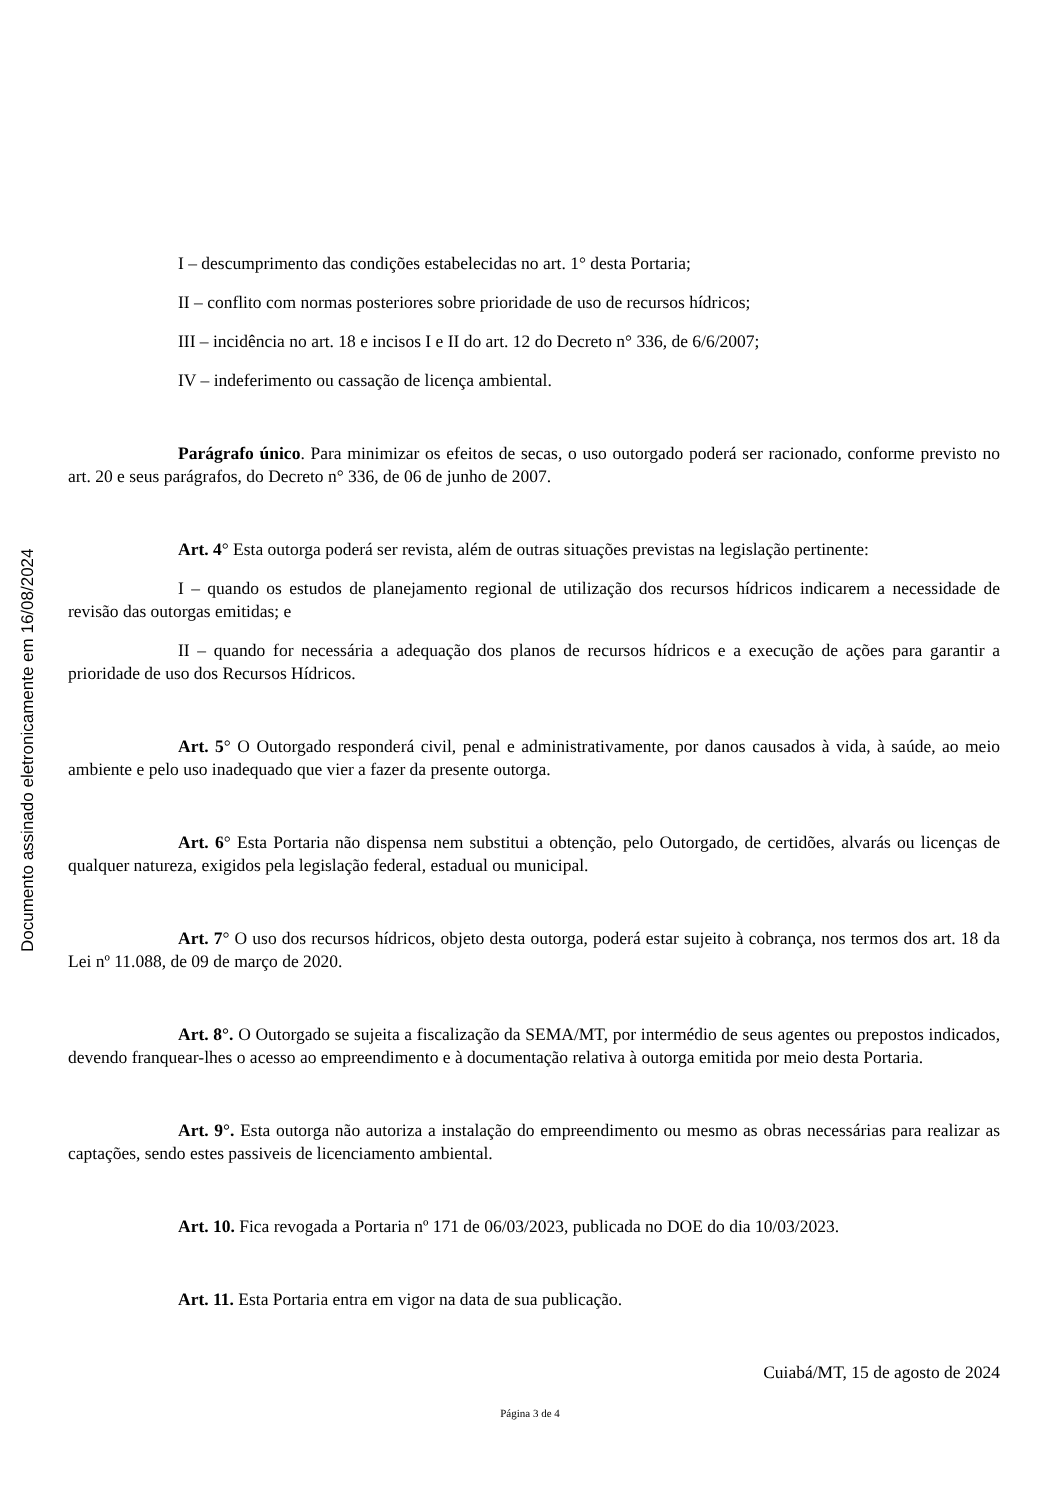Documento assinado eletronicamente em 16/08/2024
I – descumprimento das condições estabelecidas no art. 1° desta Portaria;
II – conflito com normas posteriores sobre prioridade de uso de recursos hídricos;
III – incidência no art. 18 e incisos I e II do art. 12 do Decreto n° 336, de 6/6/2007;
IV – indeferimento ou cassação de licença ambiental.
Parágrafo único. Para minimizar os efeitos de secas, o uso outorgado poderá ser racionado, conforme previsto no art. 20 e seus parágrafos, do Decreto n° 336, de 06 de junho de 2007.
Art. 4° Esta outorga poderá ser revista, além de outras situações previstas na legislação pertinente:
I – quando os estudos de planejamento regional de utilização dos recursos hídricos indicarem a necessidade de revisão das outorgas emitidas; e
II – quando for necessária a adequação dos planos de recursos hídricos e a execução de ações para garantir a prioridade de uso dos Recursos Hídricos.
Art. 5° O Outorgado responderá civil, penal e administrativamente, por danos causados à vida, à saúde, ao meio ambiente e pelo uso inadequado que vier a fazer da presente outorga.
Art. 6° Esta Portaria não dispensa nem substitui a obtenção, pelo Outorgado, de certidões, alvarás ou licenças de qualquer natureza, exigidos pela legislação federal, estadual ou municipal.
Art. 7° O uso dos recursos hídricos, objeto desta outorga, poderá estar sujeito à cobrança, nos termos dos art. 18 da Lei nº 11.088, de 09 de março de 2020.
Art. 8°. O Outorgado se sujeita a fiscalização da SEMA/MT, por intermédio de seus agentes ou prepostos indicados, devendo franquear-lhes o acesso ao empreendimento e à documentação relativa à outorga emitida por meio desta Portaria.
Art. 9°. Esta outorga não autoriza a instalação do empreendimento ou mesmo as obras necessárias para realizar as captações, sendo estes passiveis de licenciamento ambiental.
Art. 10. Fica revogada a Portaria nº 171 de 06/03/2023, publicada no DOE do dia 10/03/2023.
Art. 11. Esta Portaria entra em vigor na data de sua publicação.
Cuiabá/MT, 15 de agosto de 2024
Página 3 de 4